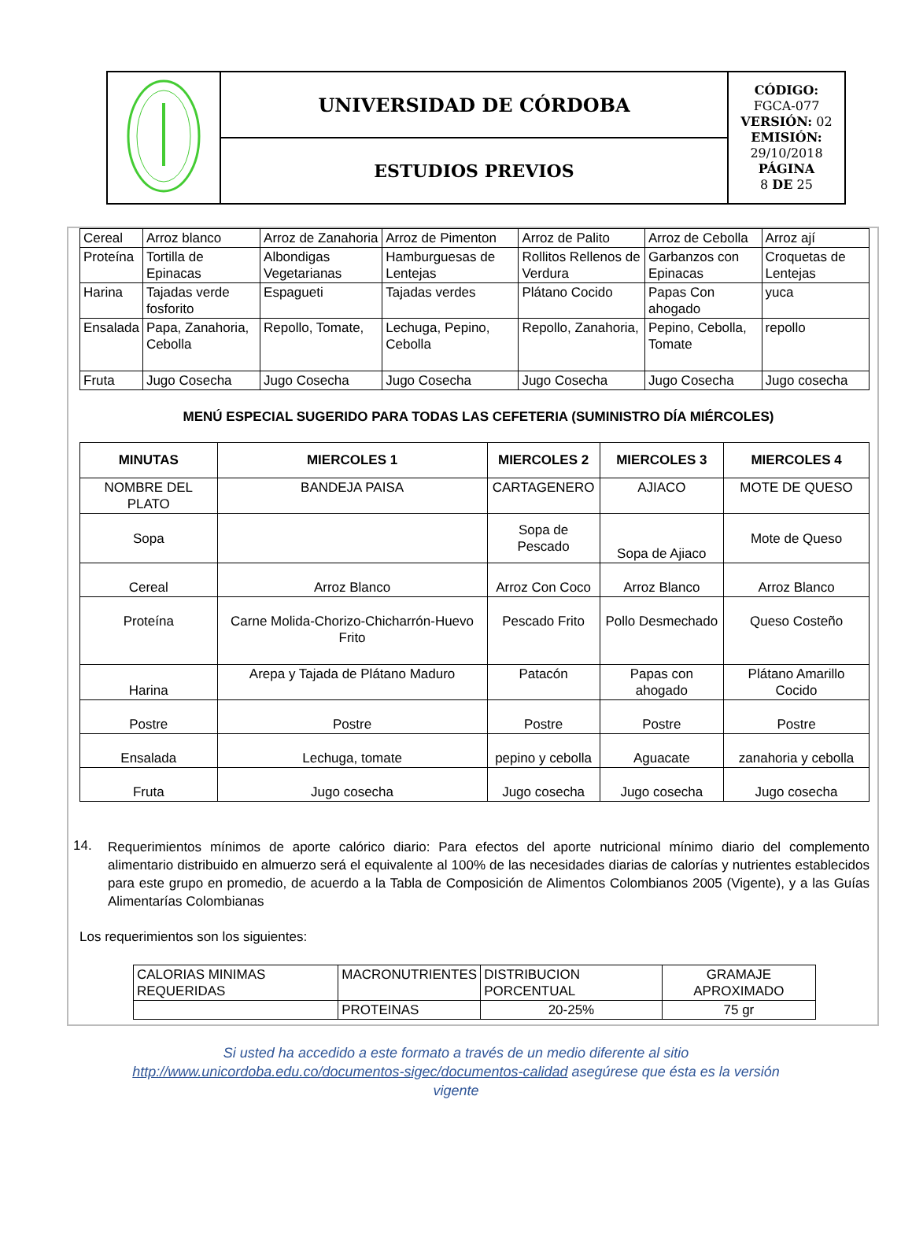| | UNIVERSIDAD DE CÓRDOBA | CÓDIGO: FGCA-077 VERSIÓN: 02 EMISIÓN: 29/10/2018 PÁGINA 8 DE 25 |
| | ESTUDIOS PREVIOS | |
| Cereal | Arroz blanco | Arroz de Zanahoria | Arroz de Pimenton | Arroz de Palito | Arroz de Cebolla | Arroz ají |
| Proteína | Tortilla de Epinacas | Albondigas Vegetarianas | Hamburguesas de Lentejas | Rollitos Rellenos de Verdura | Garbanzos con Epinacas | Croquetas de Lentejas |
| Harina | Tajadas verde fosforito | Espagueti | Tajadas verdes | Plátano Cocido | Papas Con ahogado | yuca |
| Ensalada | Papa, Zanahoria, Cebolla | Repollo, Tomate, | Lechuga, Pepino, Cebolla | Repollo, Zanahoria, | Pepino, Cebolla, Tomate | repollo |
| Fruta | Jugo Cosecha | Jugo Cosecha | Jugo Cosecha | Jugo Cosecha | Jugo Cosecha | Jugo cosecha |
MENÚ ESPECIAL SUGERIDO PARA TODAS LAS CEFETERIA (SUMINISTRO DÍA MIÉRCOLES)
| MINUTAS | MIERCOLES 1 | MIERCOLES 2 | MIERCOLES 3 | MIERCOLES 4 |
| --- | --- | --- | --- | --- |
| NOMBRE DEL PLATO | BANDEJA PAISA | CARTAGENERO | AJIACO | MOTE DE QUESO |
| Sopa | | Sopa de Pescado | Sopa de Ajiaco | Mote de Queso |
| Cereal | Arroz Blanco | Arroz Con Coco | Arroz Blanco | Arroz Blanco |
| Proteína | Carne Molida-Chorizo-Chicharrón-Huevo Frito | Pescado Frito | Pollo Desmechado | Queso Costeño |
| Harina | Arepa y Tajada de Plátano Maduro | Patacón | Papas con ahogado | Plátano Amarillo Cocido |
| Postre | Postre | Postre | Postre | Postre |
| Ensalada | Lechuga, tomate | pepino y cebolla | Aguacate | zanahoria y cebolla |
| Fruta | Jugo cosecha | Jugo cosecha | Jugo cosecha | Jugo cosecha |
14.
Requerimientos mínimos de aporte calórico diario: Para efectos del aporte nutricional mínimo diario del complemento alimentario distribuido en almuerzo será el equivalente al 100% de las necesidades diarias de calorías y nutrientes establecidos para este grupo en promedio, de acuerdo a la Tabla de Composición de Alimentos Colombianos 2005 (Vigente), y a las Guías Alimentarías Colombianas
Los requerimientos son los siguientes:
| CALORIAS MINIMAS REQUERIDAS | MACRONUTRIENTES | DISTRIBUCION PORCENTUAL | GRAMAJE APROXIMADO |
| | PROTEINAS | 20-25% | 75 gr |
Si usted ha accedido a este formato a través de un medio diferente al sitio
http://www.unicordoba.edu.co/documentos-sigec/documentos-calidad asegúrese que ésta es la versión
vigente